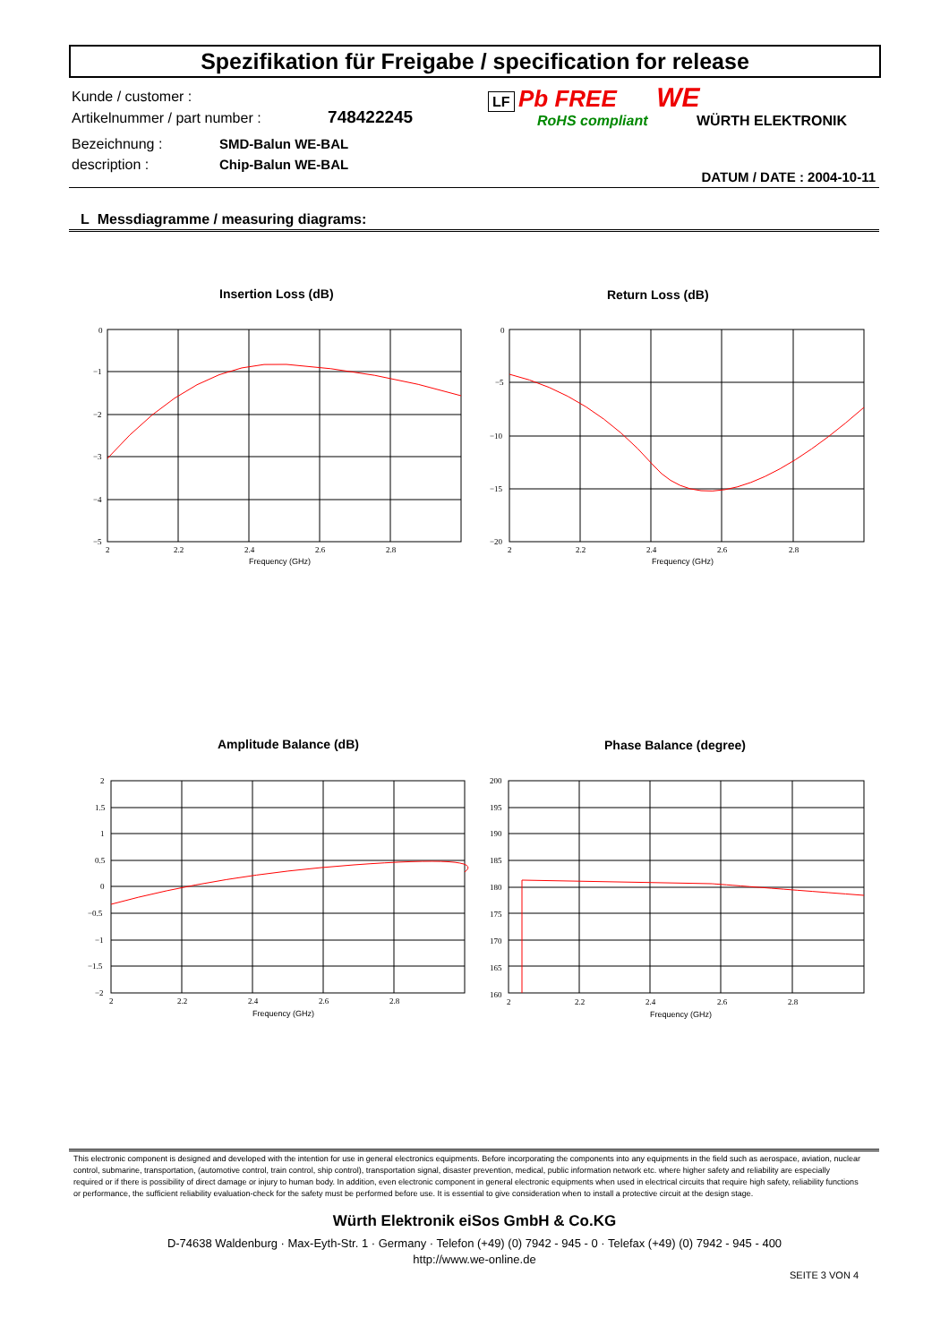Spezifikation für Freigabe / specification for release
Kunde / customer :
Artikelnummer / part number : 748422245
Bezeichnung : SMD-Balun WE-BAL
description : Chip-Balun WE-BAL
LF Pb FREE WE
RoHS compliant WÜRTH ELEKTRONIK
DATUM / DATE : 2004-10-11
L Messdiagramme / measuring diagrams:
Insertion Loss (dB) Return Loss (dB)
0
−1
−2
−3
−4
−5
0
−5
−10
−15
−20
2
2.2
2.4
2.6
2.8
2
2.2
2.4
2.6
2.8
Frequency (GHz)
Frequency (GHz)
Amplitude Balance (dB) Phase Balance (degree)
2
1.5
1
0.5
0
−0.5
−1
−1.5
−2
200
195
190
185
180
175
170
165
160
2
2.2
2.4
2.6
2.8
2
2.2
2.4
2.6
2.8
Frequency (GHz)
Frequency (GHz)
This electronic component is designed and developed with the intention for use in general electronics equipments. Before incorporating the components into any equipments in the field such as aerospace, aviation, nuclear control, submarine, transportation, (automotive control, train control, ship control), transportation signal, disaster prevention, medical, public information network etc. where higher safety and reliability are especially required or if there is possibility of direct damage or injury to human body. In addition, even electronic component in general electronic equipments when used in electrical circuits that require high safety, reliability functions or performance, the sufficient reliability evaluation-check for the safety must be performed before use. It is essential to give consideration when to install a protective circuit at the design stage.
Würth Elektronik eiSos GmbH & Co.KG
D-74638 Waldenburg · Max-Eyth-Str. 1 · Germany · Telefon (+49) (0) 7942 - 945 - 0 · Telefax (+49) (0) 7942 - 945 - 400
http://www.we-online.de
SEITE 3 VON 4